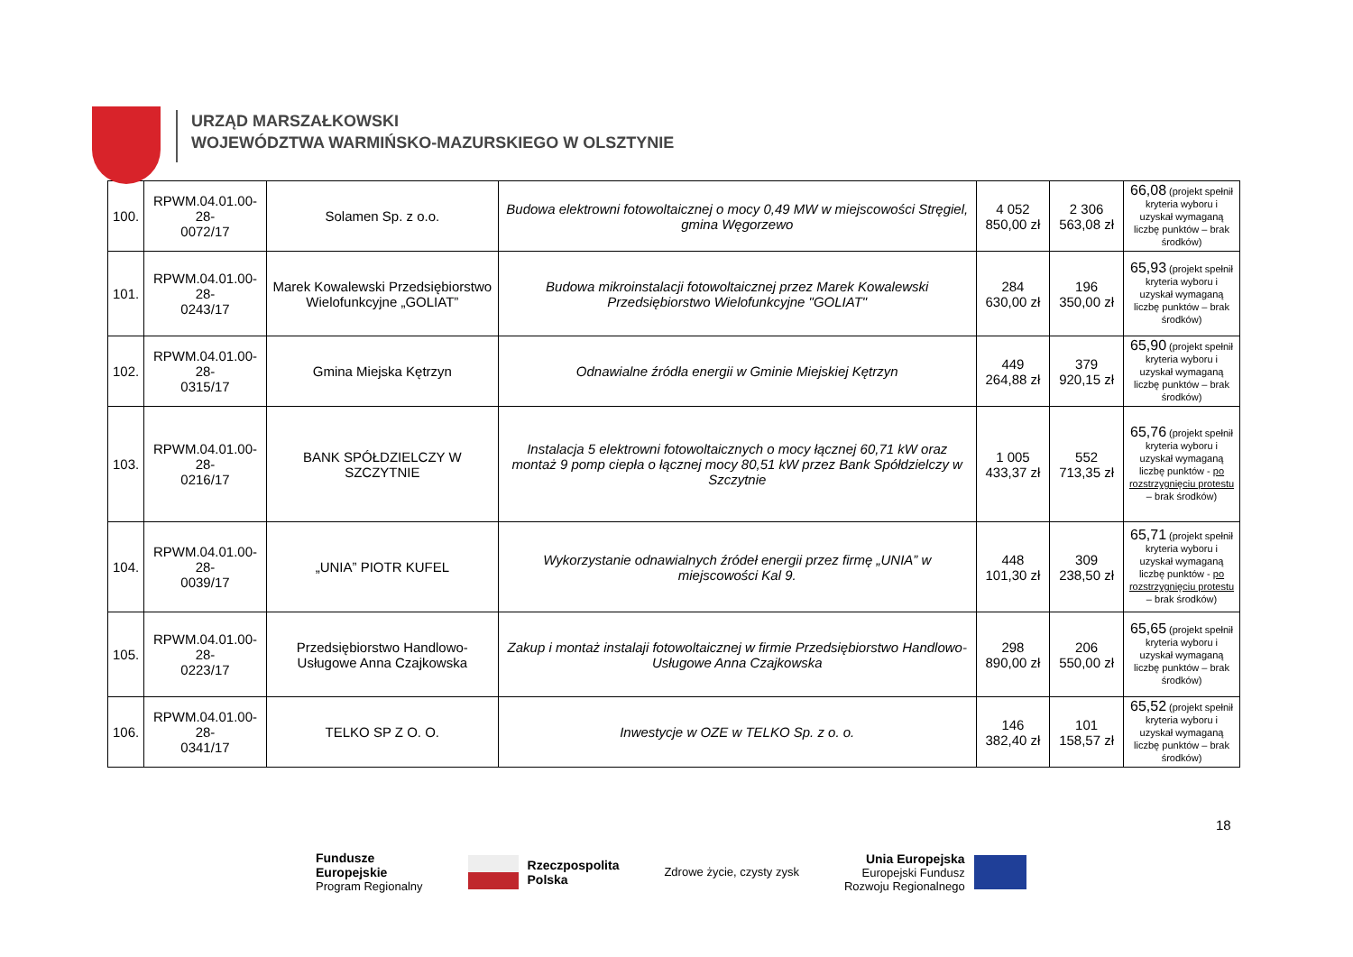URZĄD MARSZAŁKOWSKI
WOJEWÓDZTWA WARMIŃSKO-MAZURSKIEGO W OLSZTYNIE
| 100. | RPWM.04.01.00-28- 0072/17 | Solamen Sp. z o.o. | Budowa elektrowni fotowoltaicznej o mocy 0,49 MW w miejscowości Stręgiel, gmina Węgorzewo | 4 052 850,00 zł | 2 306 563,08 zł | 66,08 (projekt spełnił kryteria wyboru i uzyskał wymaganą liczbę punktów – brak środków) |
| 101. | RPWM.04.01.00-28- 0243/17 | Marek Kowalewski Przedsiębiorstwo Wielofunkcyjne „GOLIAT” | Budowa mikroinstalacji fotowoltaicznej przez Marek Kowalewski Przedsiębiorstwo Wielofunkcyjne "GOLIAT" | 284 630,00 zł | 196 350,00 zł | 65,93 (projekt spełnił kryteria wyboru i uzyskał wymaganą liczbę punktów – brak środków) |
| 102. | RPWM.04.01.00-28- 0315/17 | Gmina Miejska Kętrzyn | Odnawialne źródła energii w Gminie Miejskiej Kętrzyn | 449 264,88 zł | 379 920,15 zł | 65,90 (projekt spełnił kryteria wyboru i uzyskał wymaganą liczbę punktów – brak środków) |
| 103. | RPWM.04.01.00-28- 0216/17 | BANK SPÓŁDZIELCZY W SZCZYTNIE | Instalacja 5 elektrowni fotowoltaicznych o mocy łącznej 60,71 kW oraz montaż 9 pomp ciepła o łącznej mocy 80,51 kW przez Bank Spółdzielczy w Szczytnie | 1 005 433,37 zł | 552 713,35 zł | 65,76 (projekt spełnił kryteria wyboru i uzyskał wymaganą liczbę punktów - po rozstrzygnięciu protestu – brak środków) |
| 104. | RPWM.04.01.00-28- 0039/17 | „UNIA” PIOTR KUFEL | Wykorzystanie odnawialnych źródeł energii przez firmę „UNIA” w miejscowości Kal 9. | 448 101,30 zł | 309 238,50 zł | 65,71 (projekt spełnił kryteria wyboru i uzyskał wymaganą liczbę punktów - po rozstrzygnięciu protestu – brak środków) |
| 105. | RPWM.04.01.00-28- 0223/17 | Przedsiębiorstwo Handlowo-Usługowe Anna Czajkowska | Zakup i montaż instalaji fotowoltaicznej w firmie Przedsiębiorstwo Handlowo-Usługowe Anna Czajkowska | 298 890,00 zł | 206 550,00 zł | 65,65 (projekt spełnił kryteria wyboru i uzyskał wymaganą liczbę punktów – brak środków) |
| 106. | RPWM.04.01.00-28- 0341/17 | TELKO SP Z O. O. | Inwestycje w OZE w TELKO Sp. z o. o. | 146 382,40 zł | 101 158,57 zł | 65,52 (projekt spełnił kryteria wyboru i uzyskał wymaganą liczbę punktów – brak środków) |
18
Fundusze
Europejskie
Program Regionalny
Rzeczpospolita
Polska
Zdrowe życie, czysty zysk
Unia Europejska
Europejski Fundusz
Rozwoju Regionalnego